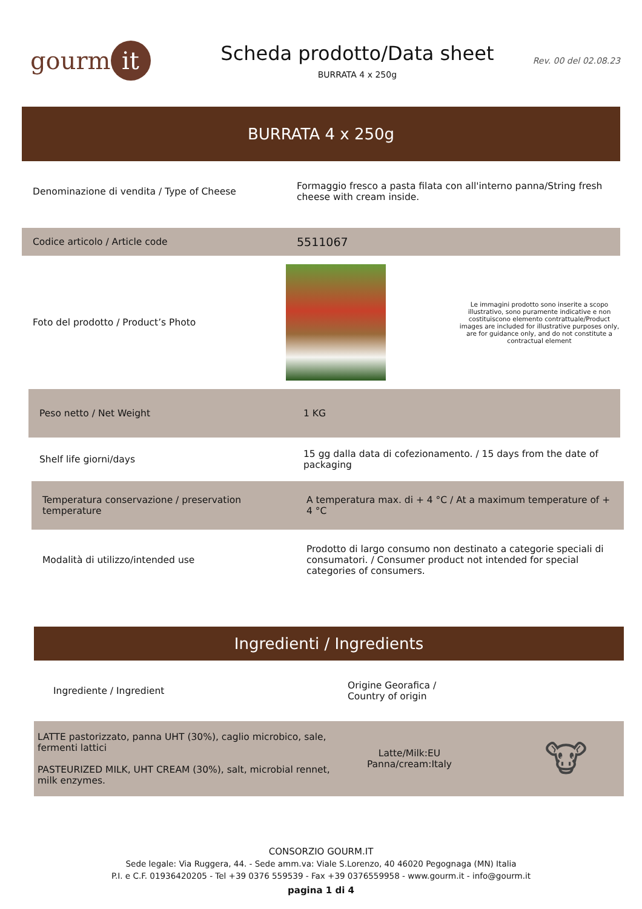gourm it
Scheda prodotto/Data sheet
BURRATA 4 x 250g
Rev. 00 del 02.08.23
BURRATA 4 x 250g
Denominazione di vendita / Type of Cheese
Formaggio fresco a pasta filata con all'interno panna/String fresh cheese with cream inside.
Codice articolo / Article code
5511067
Foto del prodotto / Product’s Photo
Le immagini prodotto sono inserite a scopo illustrativo, sono puramente indicative e non costituiscono elemento contrattuale/Product images are included for illustrative purposes only, are for guidance only, and do not constitute a contractual element
Peso netto / Net Weight 1 KG
Shelf life giorni/days
15 gg dalla data di cofezionamento. / 15 days from the date of packaging
Temperatura conservazione / preservation temperature
A temperatura max. di + 4 °C / At a maximum temperature of + 4 °C
Modalità di utilizzo/intended use
Prodotto di largo consumo non destinato a categorie speciali di consumatori. / Consumer product not intended for special categories of consumers.
Ingredienti / Ingredients
Ingrediente / Ingredient
Origine Georafica /
Country of origin
LATTE pastorizzato, panna UHT (30%), caglio microbico, sale, fermenti lattici
PASTEURIZED MILK, UHT CREAM (30%), salt, microbial rennet, milk enzymes.
Latte/Milk:EU
Panna/cream:Italy
🐮
CONSORZIO GOURM.IT
Sede legale: Via Ruggera, 44. - Sede amm.va: Viale S.Lorenzo, 40 46020 Pegognaga (MN) Italia
P.I. e C.F. 01936420205 - Tel +39 0376 559539 - Fax +39 0376559958 - www.gourm.it - info@gourm.it
pagina 1 di 4